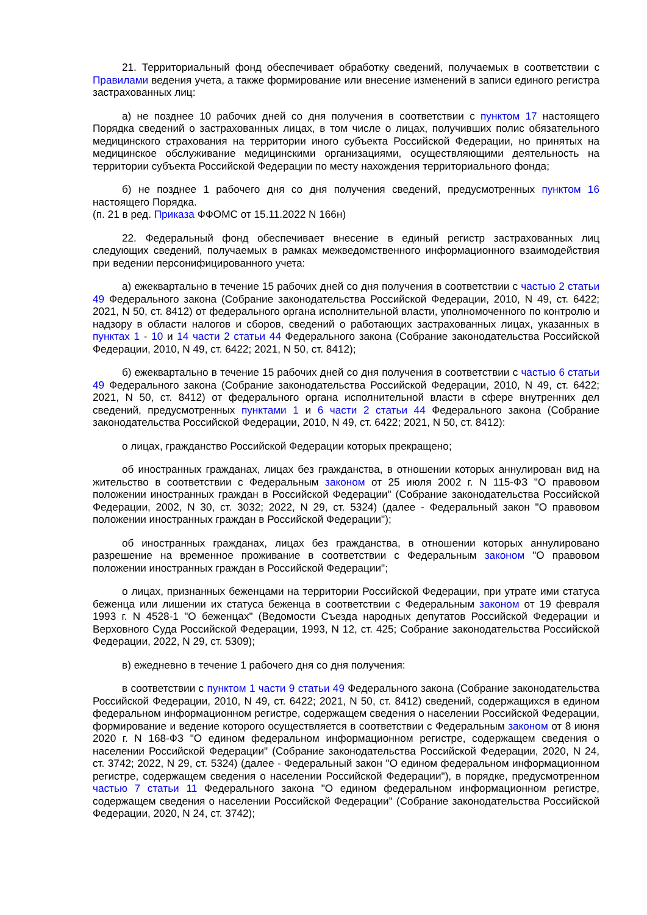21. Территориальный фонд обеспечивает обработку сведений, получаемых в соответствии с Правилами ведения учета, а также формирование или внесение изменений в записи единого регистра застрахованных лиц:
а) не позднее 10 рабочих дней со дня получения в соответствии с пунктом 17 настоящего Порядка сведений о застрахованных лицах, в том числе о лицах, получивших полис обязательного медицинского страхования на территории иного субъекта Российской Федерации, но принятых на медицинское обслуживание медицинскими организациями, осуществляющими деятельность на территории субъекта Российской Федерации по месту нахождения территориального фонда;
б) не позднее 1 рабочего дня со дня получения сведений, предусмотренных пунктом 16 настоящего Порядка.
(п. 21 в ред. Приказа ФФОМС от 15.11.2022 N 166н)
22. Федеральный фонд обеспечивает внесение в единый регистр застрахованных лиц следующих сведений, получаемых в рамках межведомственного информационного взаимодействия при ведении персонифицированного учета:
а) ежеквартально в течение 15 рабочих дней со дня получения в соответствии с частью 2 статьи 49 Федерального закона (Собрание законодательства Российской Федерации, 2010, N 49, ст. 6422; 2021, N 50, ст. 8412) от федерального органа исполнительной власти, уполномоченного по контролю и надзору в области налогов и сборов, сведений о работающих застрахованных лицах, указанных в пунктах 1 - 10 и 14 части 2 статьи 44 Федерального закона (Собрание законодательства Российской Федерации, 2010, N 49, ст. 6422; 2021, N 50, ст. 8412);
б) ежеквартально в течение 15 рабочих дней со дня получения в соответствии с частью 6 статьи 49 Федерального закона (Собрание законодательства Российской Федерации, 2010, N 49, ст. 6422; 2021, N 50, ст. 8412) от федерального органа исполнительной власти в сфере внутренних дел сведений, предусмотренных пунктами 1 и 6 части 2 статьи 44 Федерального закона (Собрание законодательства Российской Федерации, 2010, N 49, ст. 6422; 2021, N 50, ст. 8412):
о лицах, гражданство Российской Федерации которых прекращено;
об иностранных гражданах, лицах без гражданства, в отношении которых аннулирован вид на жительство в соответствии с Федеральным законом от 25 июля 2002 г. N 115-ФЗ "О правовом положении иностранных граждан в Российской Федерации" (Собрание законодательства Российской Федерации, 2002, N 30, ст. 3032; 2022, N 29, ст. 5324) (далее - Федеральный закон "О правовом положении иностранных граждан в Российской Федерации");
об иностранных гражданах, лицах без гражданства, в отношении которых аннулировано разрешение на временное проживание в соответствии с Федеральным законом "О правовом положении иностранных граждан в Российской Федерации";
о лицах, признанных беженцами на территории Российской Федерации, при утрате ими статуса беженца или лишении их статуса беженца в соответствии с Федеральным законом от 19 февраля 1993 г. N 4528-1 "О беженцах" (Ведомости Съезда народных депутатов Российской Федерации и Верховного Суда Российской Федерации, 1993, N 12, ст. 425; Собрание законодательства Российской Федерации, 2022, N 29, ст. 5309);
в) ежедневно в течение 1 рабочего дня со дня получения:
в соответствии с пунктом 1 части 9 статьи 49 Федерального закона (Собрание законодательства Российской Федерации, 2010, N 49, ст. 6422; 2021, N 50, ст. 8412) сведений, содержащихся в едином федеральном информационном регистре, содержащем сведения о населении Российской Федерации, формирование и ведение которого осуществляется в соответствии с Федеральным законом от 8 июня 2020 г. N 168-ФЗ "О едином федеральном информационном регистре, содержащем сведения о населении Российской Федерации" (Собрание законодательства Российской Федерации, 2020, N 24, ст. 3742; 2022, N 29, ст. 5324) (далее - Федеральный закон "О едином федеральном информационном регистре, содержащем сведения о населении Российской Федерации"), в порядке, предусмотренном частью 7 статьи 11 Федерального закона "О едином федеральном информационном регистре, содержащем сведения о населении Российской Федерации" (Собрание законодательства Российской Федерации, 2020, N 24, ст. 3742);